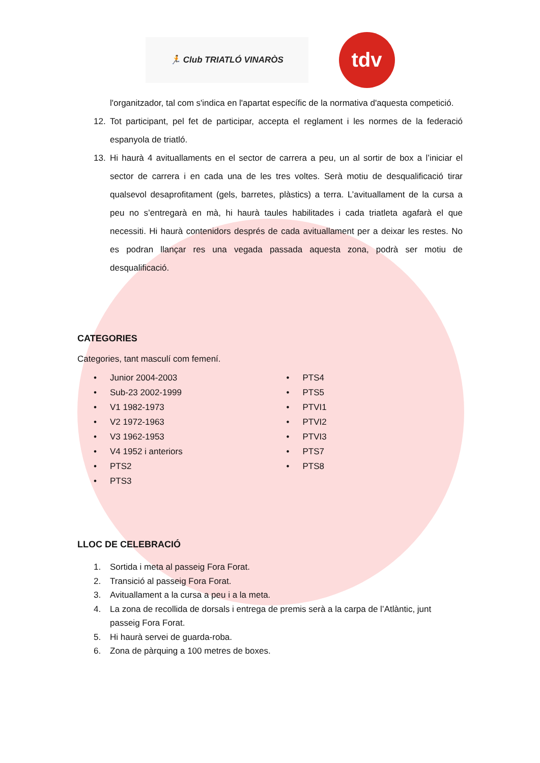🏃 Club TRIATLÓ VINARÒS
tdv
l'organitzador, tal com s'indica en l'apartat específic de la normativa d'aquesta competició.
12. Tot participant, pel fet de participar, accepta el reglament i les normes de la federació espanyola de triatló.
13. Hi haurà 4 avituallaments en el sector de carrera a peu, un al sortir de box a l’iniciar el sector de carrera i en cada una de les tres voltes. Serà motiu de desqualificació tirar qualsevol desaprofitament (gels, barretes, plàstics) a terra. L’avituallament de la cursa a peu no s’entregarà en mà, hi haurà taules habilitades i cada triatleta agafarà el que necessiti. Hi haurà contenidors després de cada avituallament per a deixar les restes. No es podran llançar res una vegada passada aquesta zona, podrà ser motiu de desqualificació.
CATEGORIES
Categories, tant masculí com femení.
• Junior 2004-2003
• Sub-23 2002-1999
• V1 1982-1973
• V2 1972-1963
• V3 1962-1953
• V4 1952 i anteriors
• PTS2
• PTS3
• PTS4
• PTS5
• PTVI1
• PTVI2
• PTVI3
• PTS7
• PTS8
LLOC DE CELEBRACIÓ
1. Sortida i meta al passeig Fora Forat.
2. Transició al passeig Fora Forat.
3. Avituallament a la cursa a peu i a la meta.
4. La zona de recollida de dorsals i entrega de premis serà a la carpa de l’Atlàntic, junt passeig Fora Forat.
5. Hi haurà servei de guarda-roba.
6. Zona de pàrquing a 100 metres de boxes.